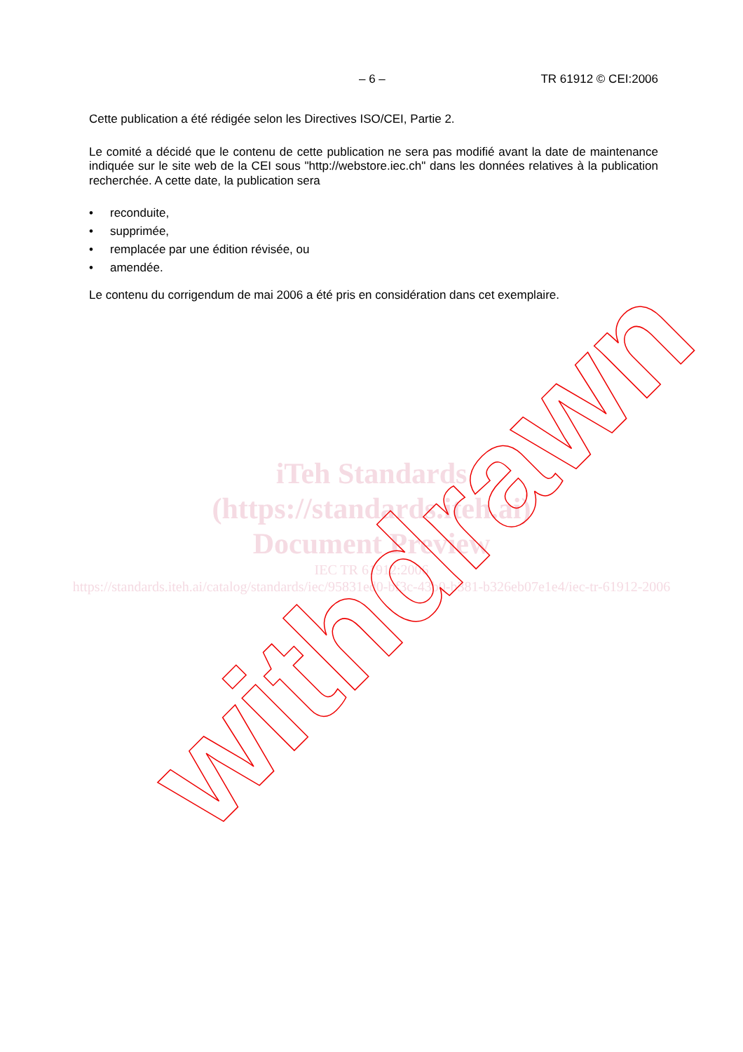– 6 – TR 61912 © CEI:2006
Cette publication a été rédigée selon les Directives ISO/CEI, Partie 2.
Le comité a décidé que le contenu de cette publication ne sera pas modifié avant la date de maintenance indiquée sur le site web de la CEI sous "http://webstore.iec.ch" dans les données relatives à la publication recherchée. A cette date, la publication sera
• reconduite,
• supprimée,
• remplacée par une édition révisée, ou
• amendée.
Le contenu du corrigendum de mai 2006 a été pris en considération dans cet exemplaire.
iTeh Standards
(https://standards.iteh.ai)
Document Preview
IEC TR 61912:2006
https://standards.iteh.ai/catalog/standards/iec/95831ed0-bf3c-43b0-b381-b326eb07e1e4/iec-tr-61912-2006
withdrawn